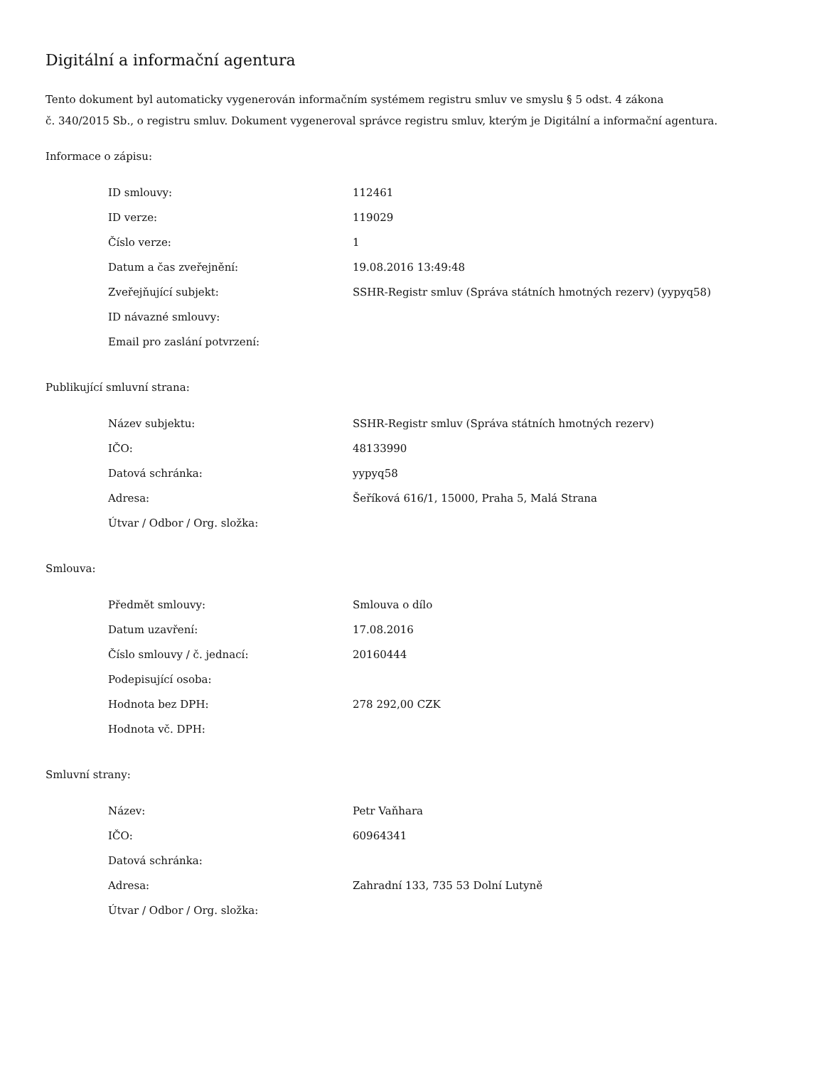Digitální a informační agentura
Tento dokument byl automaticky vygenerován informačním systémem registru smluv ve smyslu § 5 odst. 4 zákona
č. 340/2015 Sb., o registru smluv. Dokument vygeneroval správce registru smluv, kterým je Digitální a informační agentura.
Informace o zápisu:
| ID smlouvy: | 112461 |
| ID verze: | 119029 |
| Číslo verze: | 1 |
| Datum a čas zveřejnění: | 19.08.2016 13:49:48 |
| Zveřejňující subjekt: | SSHR-Registr smluv (Správa státních hmotných rezerv) (yypyq58) |
| ID návazné smlouvy: | |
| Email pro zaslání potvrzení: | |
Publikující smluvní strana:
| Název subjektu: | SSHR-Registr smluv (Správa státních hmotných rezerv) |
| IČO: | 48133990 |
| Datová schránka: | yypyq58 |
| Adresa: | Šeříková 616/1, 15000, Praha 5, Malá Strana |
| Útvar / Odbor / Org. složka: | |
Smlouva:
| Předmět smlouvy: | Smlouva o dílo |
| Datum uzavření: | 17.08.2016 |
| Číslo smlouvy / č. jednací: | 20160444 |
| Podepisující osoba: | |
| Hodnota bez DPH: | 278 292,00 CZK |
| Hodnota vč. DPH: | |
Smluvní strany:
| Název: | Petr Vaňhara |
| IČO: | 60964341 |
| Datová schránka: | |
| Adresa: | Zahradní 133, 735 53 Dolní Lutyně |
| Útvar / Odbor / Org. složka: | |